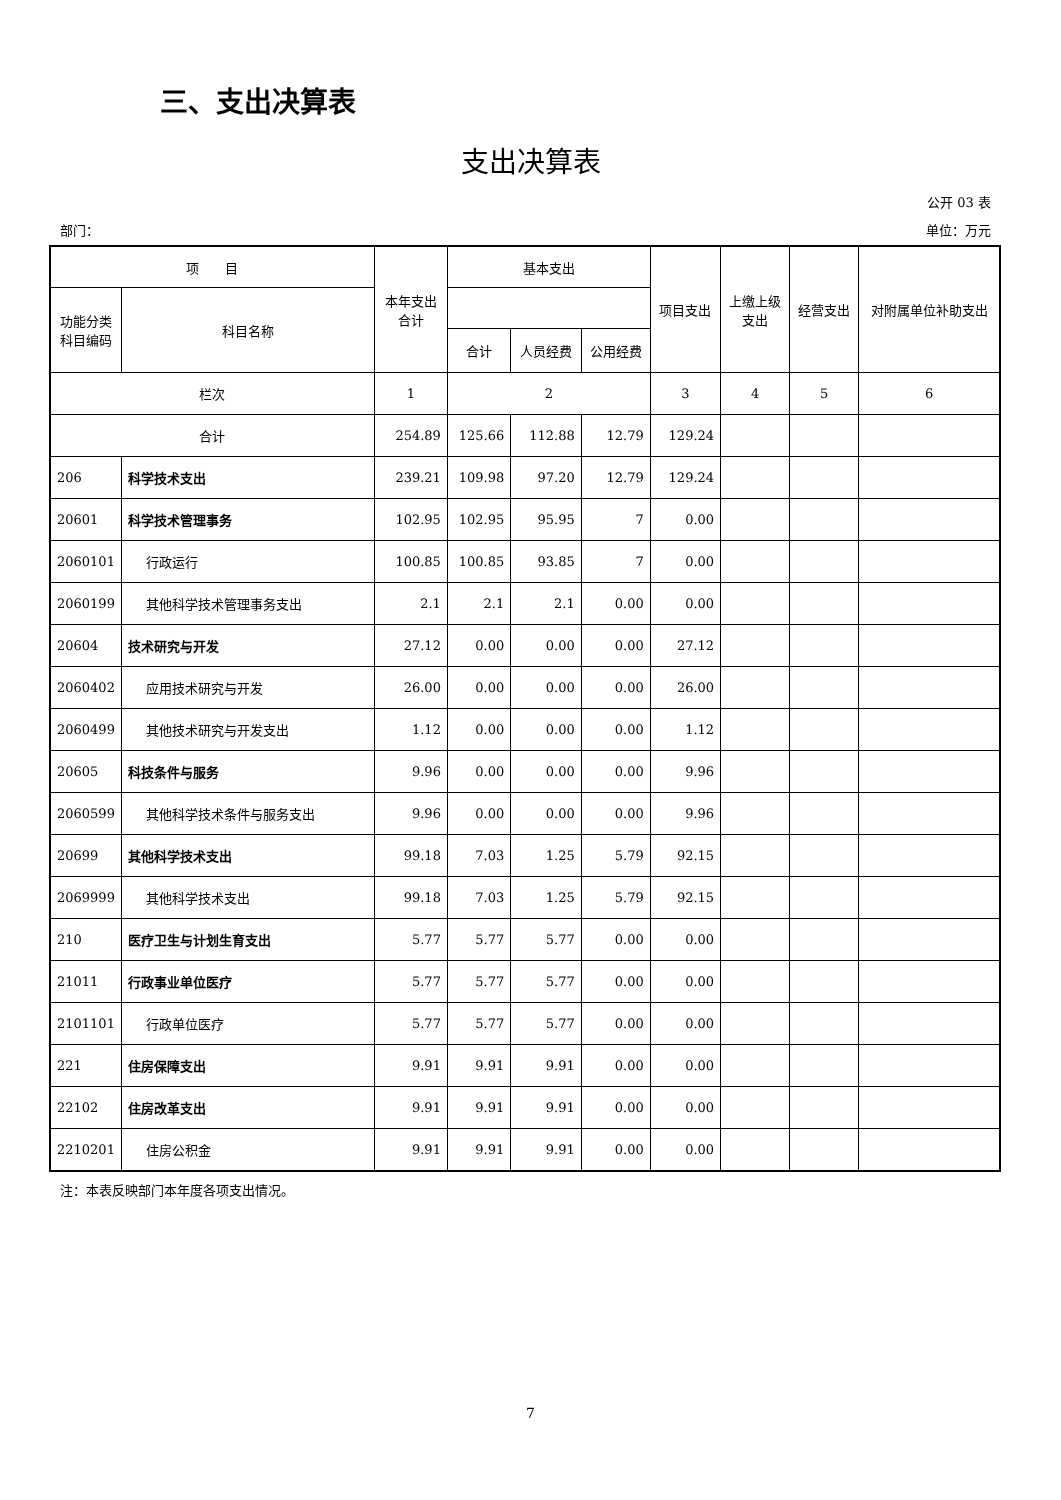三、支出决算表
支出决算表
公开 03 表
部门： 单位：万元
| 项 目 | | 本年支出合计 | 基本支出 | | | 项目支出 | 上缴上级支出 | 经营支出 | 对附属单位补助支出 |
| --- | --- | --- | --- | --- | --- | --- | --- | --- | --- |
| 功能分类科目编码 | 科目名称 | | | | | | | | |
| | | | 合计 | 人员经费 | 公用经费 | | | | |
| 栏次 | | 1 | 2 | | | 3 | 4 | 5 | 6 |
| 合计 | | 254.89 | 125.66 | 112.88 | 12.79 | 129.24 | | | |
| 206 | 科学技术支出 | 239.21 | 109.98 | 97.20 | 12.79 | 129.24 | | | |
| 20601 | 科学技术管理事务 | 102.95 | 102.95 | 95.95 | 7 | 0.00 | | | |
| 2060101 | 行政运行 | 100.85 | 100.85 | 93.85 | 7 | 0.00 | | | |
| 2060199 | 其他科学技术管理事务支出 | 2.1 | 2.1 | 2.1 | 0.00 | 0.00 | | | |
| 20604 | 技术研究与开发 | 27.12 | 0.00 | 0.00 | 0.00 | 27.12 | | | |
| 2060402 | 应用技术研究与开发 | 26.00 | 0.00 | 0.00 | 0.00 | 26.00 | | | |
| 2060499 | 其他技术研究与开发支出 | 1.12 | 0.00 | 0.00 | 0.00 | 1.12 | | | |
| 20605 | 科技条件与服务 | 9.96 | 0.00 | 0.00 | 0.00 | 9.96 | | | |
| 2060599 | 其他科学技术条件与服务支出 | 9.96 | 0.00 | 0.00 | 0.00 | 9.96 | | | |
| 20699 | 其他科学技术支出 | 99.18 | 7.03 | 1.25 | 5.79 | 92.15 | | | |
| 2069999 | 其他科学技术支出 | 99.18 | 7.03 | 1.25 | 5.79 | 92.15 | | | |
| 210 | 医疗卫生与计划生育支出 | 5.77 | 5.77 | 5.77 | 0.00 | 0.00 | | | |
| 21011 | 行政事业单位医疗 | 5.77 | 5.77 | 5.77 | 0.00 | 0.00 | | | |
| 2101101 | 行政单位医疗 | 5.77 | 5.77 | 5.77 | 0.00 | 0.00 | | | |
| 221 | 住房保障支出 | 9.91 | 9.91 | 9.91 | 0.00 | 0.00 | | | |
| 22102 | 住房改革支出 | 9.91 | 9.91 | 9.91 | 0.00 | 0.00 | | | |
| 2210201 | 住房公积金 | 9.91 | 9.91 | 9.91 | 0.00 | 0.00 | | | |
注：本表反映部门本年度各项支出情况。
7